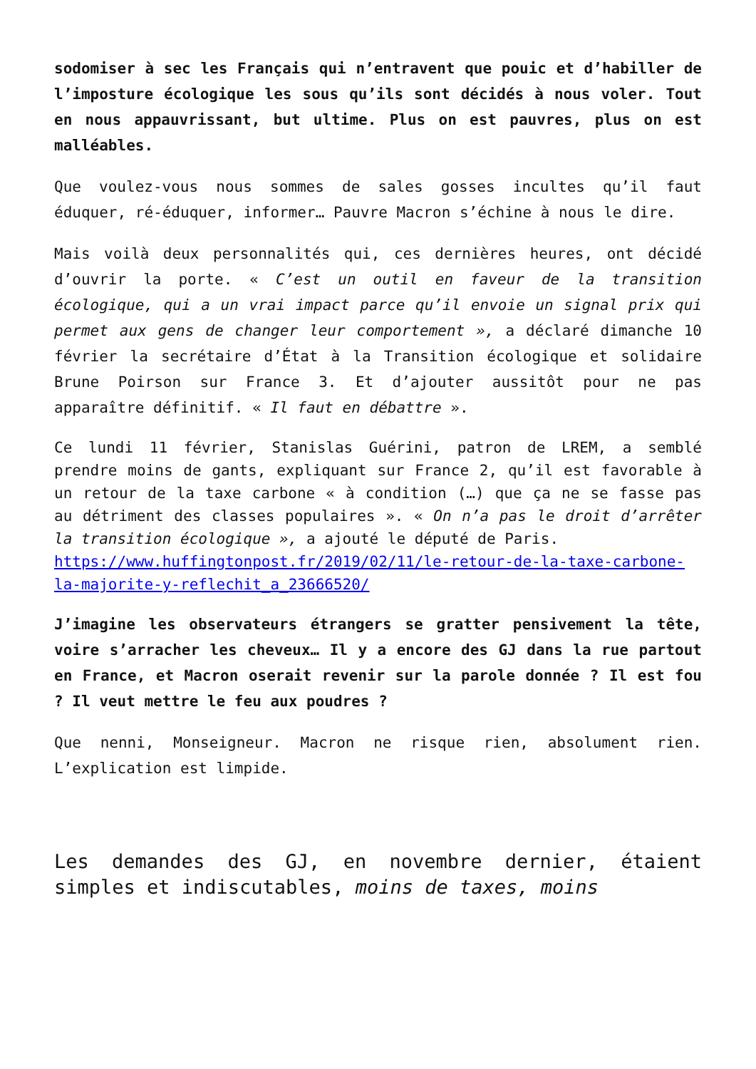sodomiser à sec les Français qui n’entravent que pouic et d’habiller de l’imposture écologique les sous qu’ils sont décidés à nous voler. Tout en nous appauvrissant, but ultime. Plus on est pauvres, plus on est malléables.
Que voulez-vous nous sommes de sales gosses incultes qu’il faut éduquer, ré-éduquer, informer… Pauvre Macron s’échine à nous le dire.
Mais voilà deux personnalités qui, ces dernières heures, ont décidé d’ouvrir la porte. « C’est un outil en faveur de la transition écologique, qui a un vrai impact parce qu’il envoie un signal prix qui permet aux gens de changer leur comportement », a déclaré dimanche 10 février la secrétaire d’État à la Transition écologique et solidaire Brune Poirson sur France 3. Et d’ajouter aussitôt pour ne pas apparaître définitif. « Il faut en débattre ».
Ce lundi 11 février, Stanislas Guérini, patron de LREM, a semblé prendre moins de gants, expliquant sur France 2, qu’il est favorable à un retour de la taxe carbone « à condition (…) que ça ne se fasse pas au détriment des classes populaires ». « On n’a pas le droit d’arrêter la transition écologique », a ajouté le député de Paris.
https://www.huffingtonpost.fr/2019/02/11/le-retour-de-la-taxe-carbone-la-majorite-y-reflechit_a_23666520/
J’imagine les observateurs étrangers se gratter pensivement la tête, voire s’arracher les cheveux… Il y a encore des GJ dans la rue partout en France, et Macron oserait revenir sur la parole donnée ? Il est fou ? Il veut mettre le feu aux poudres ?
Que nenni, Monseigneur. Macron ne risque rien, absolument rien. L’explication est limpide.
Les demandes des GJ, en novembre dernier, étaient simples et indiscutables, moins de taxes, moins